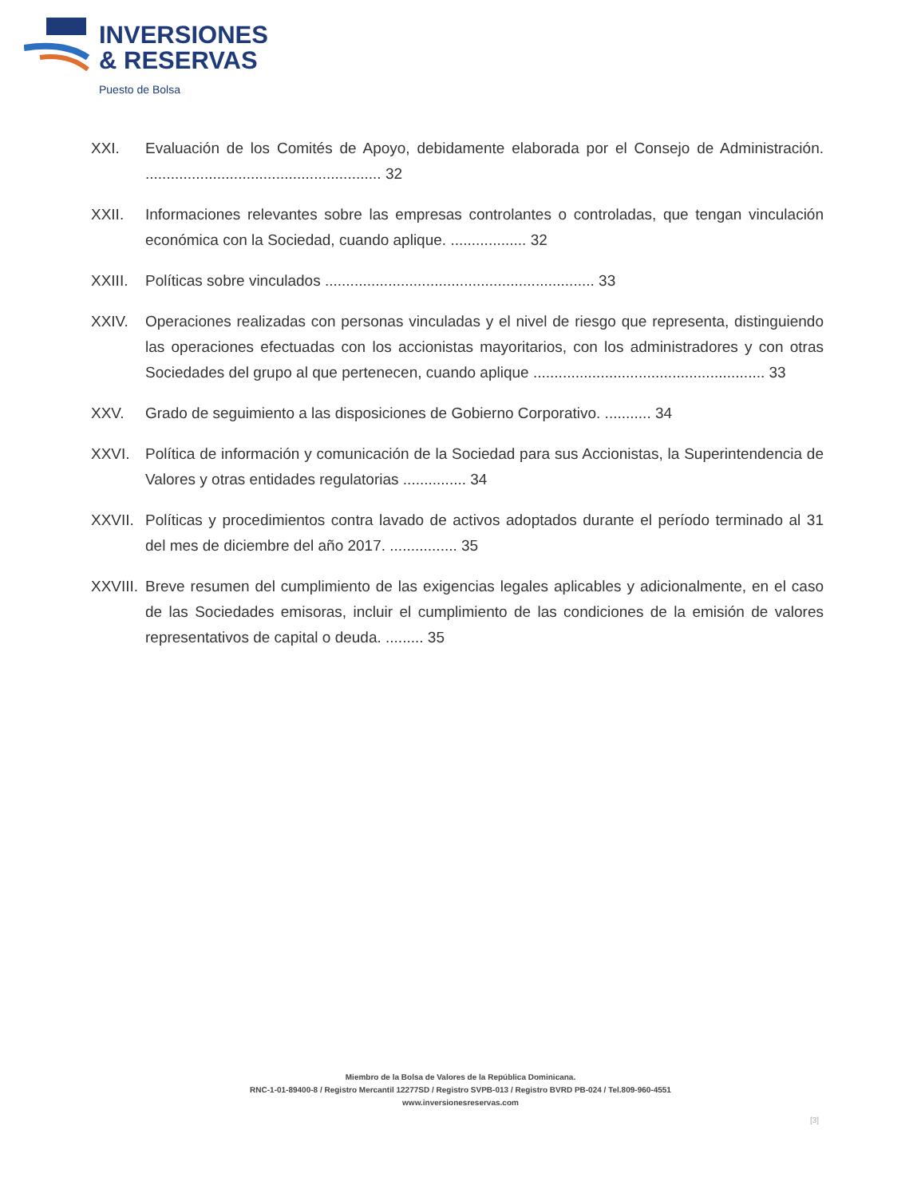INVERSIONES
& RESERVAS
Puesto de Bolsa
XXI. Evaluación de los Comités de Apoyo, debidamente elaborada por el Consejo de Administración. ........................................................ 32
XXII. Informaciones relevantes sobre las empresas controlantes o controladas, que tengan vinculación económica con la Sociedad, cuando aplique. .................. 32
XXIII.
Políticas sobre vinculados ................................................................ 33
XXIV. Operaciones realizadas con personas vinculadas y el nivel de riesgo que representa, distinguiendo las operaciones efectuadas con los accionistas mayoritarios, con los administradores y con otras Sociedades del grupo al que pertenecen, cuando aplique ....................................................... 33
XXV. Grado de seguimiento a las disposiciones de Gobierno Corporativo. ........... 34
XXVI. Política de información y comunicación de la Sociedad para sus Accionistas, la Superintendencia de Valores y otras entidades regulatorias ............... 34
XXVII.
Políticas y procedimientos contra lavado de activos adoptados durante el período terminado al 31 del mes de diciembre del año 2017. ................ 35
XXVIII.
Breve resumen del cumplimiento de las exigencias legales aplicables y adicionalmente, en el caso de las Sociedades emisoras, incluir el cumplimiento de las condiciones de la emisión de valores representativos de capital o deuda. ......... 35
Miembro de la Bolsa de Valores de la República Dominicana.
RNC-1-01-89400-8 / Registro Mercantil 12277SD / Registro SVPB-013 / Registro BVRD PB-024 / Tel.809-960-4551
www.inversionesreservas.com
[3]